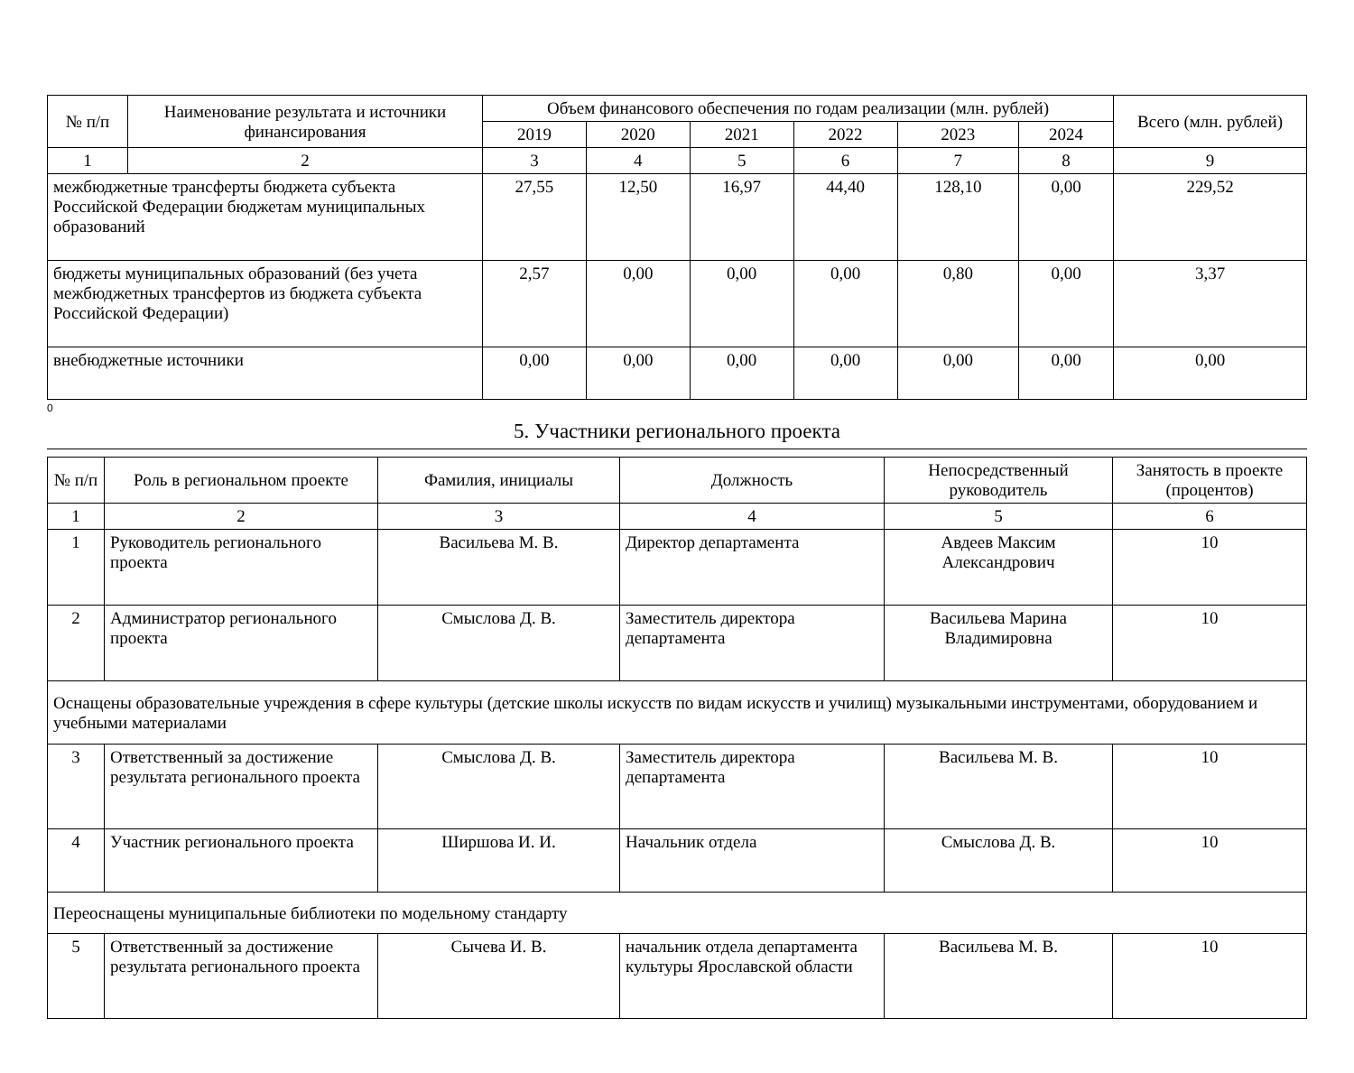| № п/п | Наименование результата и источники финансирования | Объем финансового обеспечения по годам реализации (млн. рублей) | | | | | | Всего (млн. рублей) |
| --- | --- | --- | --- | --- | --- | --- | --- | --- |
| | | 2019 | 2020 | 2021 | 2022 | 2023 | 2024 | |
| 1 | 2 | 3 | 4 | 5 | 6 | 7 | 8 | 9 |
| межбюджетные трансферты бюджета субъекта Российской Федерации бюджетам муниципальных образований | | 27,55 | 12,50 | 16,97 | 44,40 | 128,10 | 0,00 | 229,52 |
| бюджеты муниципальных образований (без учета межбюджетных трансфертов из бюджета субъекта Российской Федерации) | | 2,57 | 0,00 | 0,00 | 0,00 | 0,80 | 0,00 | 3,37 |
| внебюджетные источники | | 0,00 | 0,00 | 0,00 | 0,00 | 0,00 | 0,00 | 0,00 |
0
5. Участники регионального проекта
| № п/п | Роль в региональном проекте | Фамилия, инициалы | Должность | Непосредственный руководитель | Занятость в проекте (процентов) |
| --- | --- | --- | --- | --- | --- |
| 1 | 2 | 3 | 4 | 5 | 6 |
| 1 | Руководитель регионального проекта | Васильева М. В. | Директор департамента | Авдеев Максим Александрович | 10 |
| 2 | Администратор регионального проекта | Смыслова Д. В. | Заместитель директора департамента | Васильева Марина Владимировна | 10 |
| Оснащены образовательные учреждения в сфере культуры (детские школы искусств по видам искусств и училищ) музыкальными инструментами, оборудованием и учебными материалами | | | | | |
| 3 | Ответственный за достижение результата регионального проекта | Смыслова Д. В. | Заместитель директора департамента | Васильева М. В. | 10 |
| 4 | Участник регионального проекта | Ширшова И. И. | Начальник отдела | Смыслова Д. В. | 10 |
| Переоснащены муниципальные библиотеки по модельному стандарту | | | | | |
| 5 | Ответственный за достижение результата регионального проекта | Сычева И. В. | начальник отдела департамента культуры Ярославской области | Васильева М. В. | 10 |